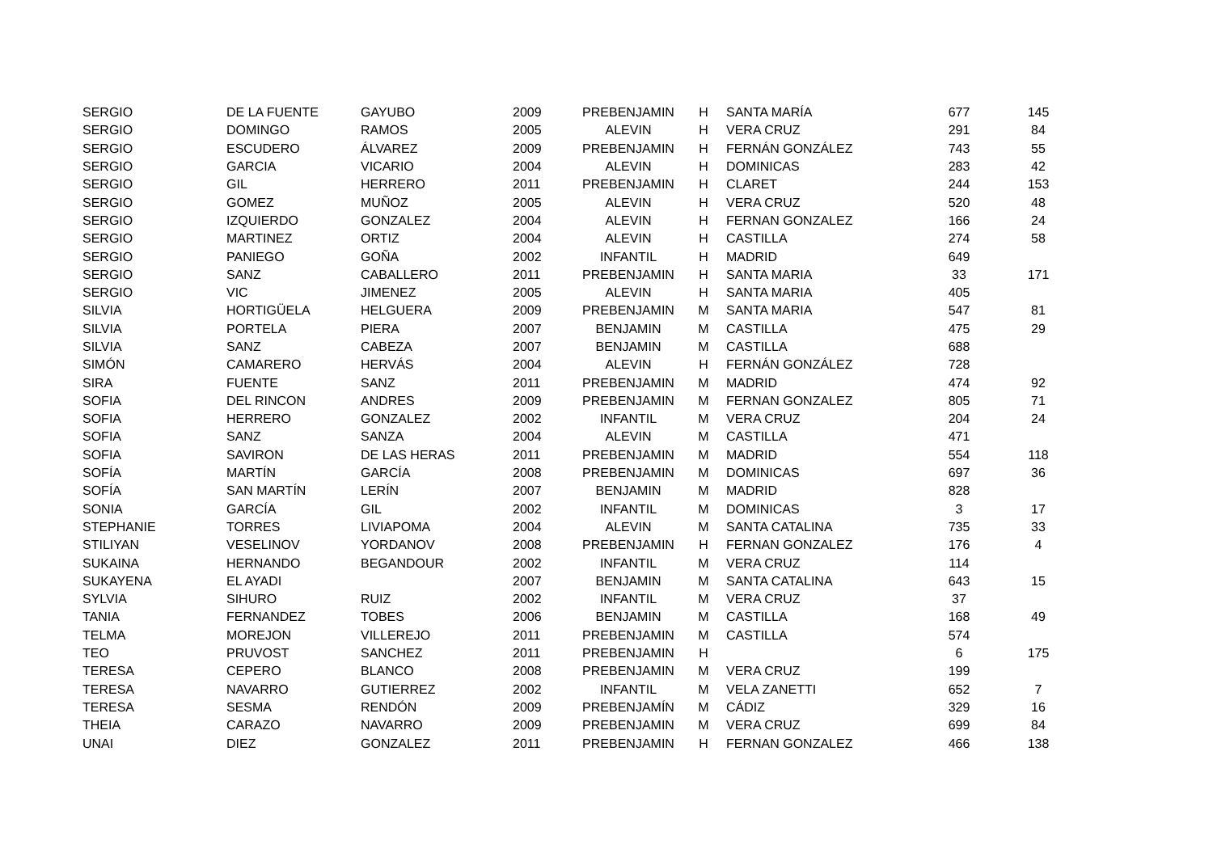| SERGIO | DE LA FUENTE | GAYUBO | 2009 | PREBENJAMIN | H | SANTA MARÍA | 677 | 145 |
| SERGIO | DOMINGO | RAMOS | 2005 | ALEVIN | H | VERA CRUZ | 291 | 84 |
| SERGIO | ESCUDERO | ÁLVAREZ | 2009 | PREBENJAMIN | H | FERNÁN GONZÁLEZ | 743 | 55 |
| SERGIO | GARCIA | VICARIO | 2004 | ALEVIN | H | DOMINICAS | 283 | 42 |
| SERGIO | GIL | HERRERO | 2011 | PREBENJAMIN | H | CLARET | 244 | 153 |
| SERGIO | GOMEZ | MUÑOZ | 2005 | ALEVIN | H | VERA CRUZ | 520 | 48 |
| SERGIO | IZQUIERDO | GONZALEZ | 2004 | ALEVIN | H | FERNAN GONZALEZ | 166 | 24 |
| SERGIO | MARTINEZ | ORTIZ | 2004 | ALEVIN | H | CASTILLA | 274 | 58 |
| SERGIO | PANIEGO | GOÑA | 2002 | INFANTIL | H | MADRID | 649 | |
| SERGIO | SANZ | CABALLERO | 2011 | PREBENJAMIN | H | SANTA MARIA | 33 | 171 |
| SERGIO | VIC | JIMENEZ | 2005 | ALEVIN | H | SANTA MARIA | 405 | |
| SILVIA | HORTIGÜELA | HELGUERA | 2009 | PREBENJAMIN | M | SANTA MARIA | 547 | 81 |
| SILVIA | PORTELA | PIERA | 2007 | BENJAMIN | M | CASTILLA | 475 | 29 |
| SILVIA | SANZ | CABEZA | 2007 | BENJAMIN | M | CASTILLA | 688 | |
| SIMÓN | CAMARERO | HERVÁS | 2004 | ALEVIN | H | FERNÁN GONZÁLEZ | 728 | |
| SIRA | FUENTE | SANZ | 2011 | PREBENJAMIN | M | MADRID | 474 | 92 |
| SOFIA | DEL RINCON | ANDRES | 2009 | PREBENJAMIN | M | FERNAN GONZALEZ | 805 | 71 |
| SOFIA | HERRERO | GONZALEZ | 2002 | INFANTIL | M | VERA CRUZ | 204 | 24 |
| SOFIA | SANZ | SANZA | 2004 | ALEVIN | M | CASTILLA | 471 | |
| SOFIA | SAVIRON | DE LAS HERAS | 2011 | PREBENJAMIN | M | MADRID | 554 | 118 |
| SOFÍA | MARTÍN | GARCÍA | 2008 | PREBENJAMIN | M | DOMINICAS | 697 | 36 |
| SOFÍA | SAN MARTÍN | LERÍN | 2007 | BENJAMIN | M | MADRID | 828 | |
| SONIA | GARCÍA | GIL | 2002 | INFANTIL | M | DOMINICAS | 3 | 17 |
| STEPHANIE | TORRES | LIVIAPOMA | 2004 | ALEVIN | M | SANTA CATALINA | 735 | 33 |
| STILIYAN | VESELINOV | YORDANOV | 2008 | PREBENJAMIN | H | FERNAN GONZALEZ | 176 | 4 |
| SUKAINA | HERNANDO | BEGANDOUR | 2002 | INFANTIL | M | VERA CRUZ | 114 | |
| SUKAYENA | EL AYADI | | 2007 | BENJAMIN | M | SANTA CATALINA | 643 | 15 |
| SYLVIA | SIHURO | RUIZ | 2002 | INFANTIL | M | VERA CRUZ | 37 | |
| TANIA | FERNANDEZ | TOBES | 2006 | BENJAMIN | M | CASTILLA | 168 | 49 |
| TELMA | MOREJON | VILLEREJO | 2011 | PREBENJAMIN | M | CASTILLA | 574 | |
| TEO | PRUVOST | SANCHEZ | 2011 | PREBENJAMIN | H | | 6 | 175 |
| TERESA | CEPERO | BLANCO | 2008 | PREBENJAMIN | M | VERA CRUZ | 199 | |
| TERESA | NAVARRO | GUTIERREZ | 2002 | INFANTIL | M | VELA ZANETTI | 652 | 7 |
| TERESA | SESMA | RENDÓN | 2009 | PREBENJAMÍN | M | CÁDIZ | 329 | 16 |
| THEIA | CARAZO | NAVARRO | 2009 | PREBENJAMIN | M | VERA CRUZ | 699 | 84 |
| UNAI | DIEZ | GONZALEZ | 2011 | PREBENJAMIN | H | FERNAN GONZALEZ | 466 | 138 |